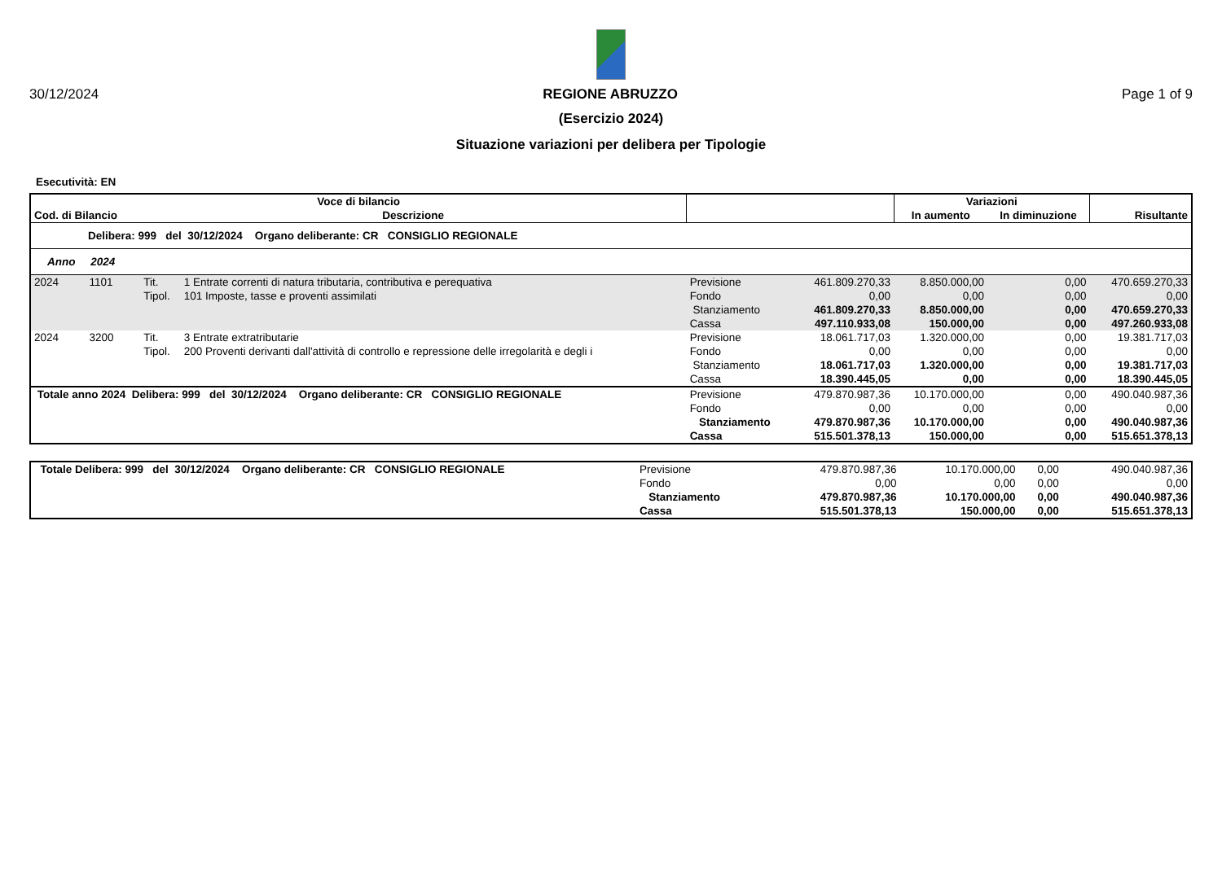30/12/2024 REGIONE ABRUZZO Page 1 of 9
(Esercizio 2024)
Situazione variazioni per delibera per Tipologie
Esecutività: EN
| Voce di bilancio | | | | | | Variazioni | | |
| --- | --- | --- | --- | --- | --- | --- | --- | --- |
| Cod. di Bilancio | | Descrizione | | | | In aumento | In diminuzione | Risultante |
| Delibera: 999 del 30/12/2024 Organo deliberante: CR CONSIGLIO REGIONALE | | | | | | | | |
| Anno 2024 | | | | | | | | |
| 2024 | 1101 | Tit. | 1 Entrate correnti di natura tributaria, contributiva e perequativa | Previsione | 461.809.270,33 | 8.850.000,00 | 0,00 | 470.659.270,33 |
| | | Tipol. | 101 Imposte, tasse e proventi assimilati | Fondo | 0,00 | 0,00 | 0,00 | 0,00 |
| | | | | Stanziamento | 461.809.270,33 | 8.850.000,00 | 0,00 | 470.659.270,33 |
| | | | | Cassa | 497.110.933,08 | 150.000,00 | 0,00 | 497.260.933,08 |
| 2024 | 3200 | Tit. | 3 Entrate extratributarie | Previsione | 18.061.717,03 | 1.320.000,00 | 0,00 | 19.381.717,03 |
| | | Tipol. | 200 Proventi derivanti dall'attività di controllo e repressione delle irregolarità e degli i | Fondo | 0,00 | 0,00 | 0,00 | 0,00 |
| | | | | Stanziamento | 18.061.717,03 | 1.320.000,00 | 0,00 | 19.381.717,03 |
| | | | | Cassa | 18.390.445,05 | 0,00 | 0,00 | 18.390.445,05 |
| Totale anno 2024 Delibera: 999 del 30/12/2024 Organo deliberante: CR CONSIGLIO REGIONALE | | | | Previsione | 479.870.987,36 | 10.170.000,00 | 0,00 | 490.040.987,36 |
| | | | | Fondo | 0,00 | 0,00 | 0,00 | 0,00 |
| | | | | Stanziamento | 479.870.987,36 | 10.170.000,00 | 0,00 | 490.040.987,36 |
| | | | | Cassa | 515.501.378,13 | 150.000,00 | 0,00 | 515.651.378,13 |
| Totale Delibera: 999 del 30/12/2024 Organo deliberante: CR CONSIGLIO REGIONALE | Previsione | 479.870.987,36 | 10.170.000,00 | 0,00 | 490.040.987,36 |
| | Fondo | 0,00 | 0,00 | 0,00 | 0,00 |
| | Stanziamento | 479.870.987,36 | 10.170.000,00 | 0,00 | 490.040.987,36 |
| | Cassa | 515.501.378,13 | 150.000,00 | 0,00 | 515.651.378,13 |